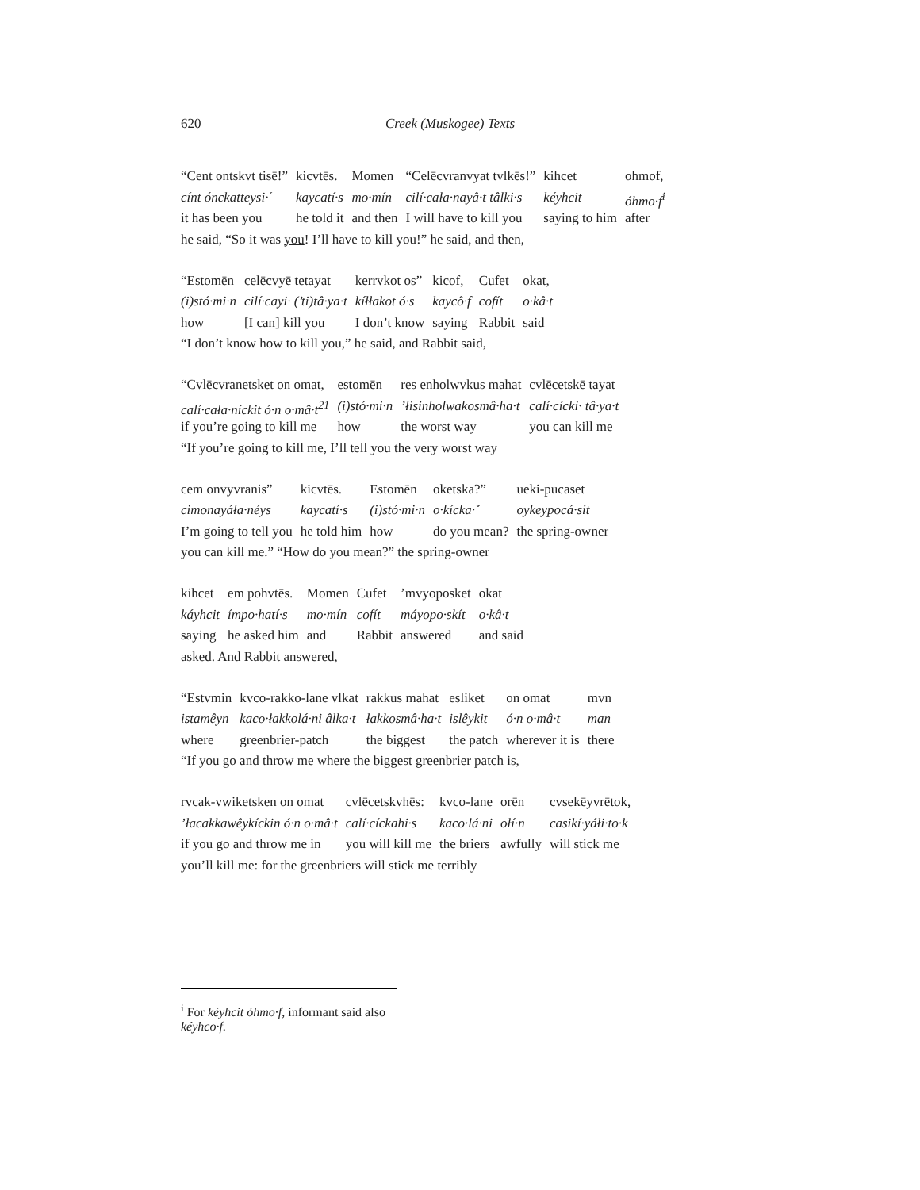620 Creek (Muskogee) Texts
| “Cent ontskvt tisē!” | kicvtēs. | Momen | “Celēcvranvyat tvlkēs!” | kihcet | ohmof, |
| cínt ónckatteysi·ˊ | kaycatí·s | mo·mín | cilí·cała·nayâ·t tâlki·s | kéyhcit | óhmo·f<sup>i</sup> |
| it has been you | he told it | and then | I will have to kill you | saying to him | after |
he said, “So it was you! I’ll have to kill you!” he said, and then,
| “Estomēn | celēcvyē tetayat | kerrvkot os” | kicof, | Cufet | okat, |
| (i)stó·mi·n | cilí·cayi· (’ti)tâ·ya·t | kíłłakot ó·s | kaycô·f | cofít | o·kâ·t |
| how | [I can] kill you | I don’t know | saying | Rabbit | said |
“I don’t know how to kill you,” he said, and Rabbit said,
| “Cvlēcvranetsket on omat, | estomēn | res enholwvkus mahat | cvlēcetskē tayat |
| calí·cała·níckit ó·n o·mâ·t<sup>21</sup> | (i)stó·mi·n | ’łisinholwakosmâ·ha·t | calí·cícki· tâ·ya·t |
| if you’re going to kill me | how | the worst way | you can kill me |
“If you’re going to kill me, I’ll tell you the very worst way
| cem onvyvranis” | kicvtēs. | Estomēn | oketska?” | ueki-pucaset |
| cimonayáła·néys | kaycatí·s | (i)stó·mi·n | o·kícka·ˇ | oykeypocá·sit |
| I’m going to tell you | he told him | how | do you mean? | the spring-owner |
you can kill me.” “How do you mean?” the spring-owner
| kihcet | em pohvtēs. | Momen | Cufet | ’mvyoposket | okat |
| káyhcit | ímpo·hatí·s | mo·mín | cofít | máyopo·skít | o·kâ·t |
| saying | he asked him | and | Rabbit | answered | and said |
asked. And Rabbit answered,
| “Estvmin | kvco-rakko-lane vlkat | rakkus mahat | esliket | on omat | mvn |
| istamêyn | kaco·łakkolá·ni âlka·t | łakkosmâ·ha·t | islêykit | ó·n o·mâ·t | man |
| where | greenbrier-patch | the biggest | the patch | wherever it is | there |
“If you go and throw me where the biggest greenbrier patch is,
| rvcak-vwiketsken on omat | cvlēcetskvhēs: | kvco-lane | orēn | cvsekēyvrētok, |
| ’łacakkawêykíckin ó·n o·mâ·t | calí·cíckahi·s | kaco·lá·ni | ołí·n | casikí·yáłi·to·k |
| if you go and throw me in | you will kill me | the briers | awfully | will stick me |
you’ll kill me: for the greenbriers will stick me terribly
<sup>i</sup> For kéyhcit óhmo·f, informant said also kéyhco·f.